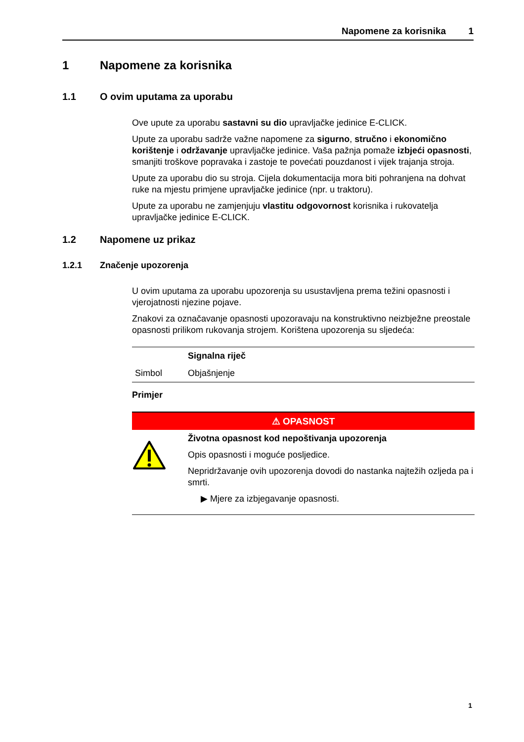Napomene za korisnika 1
1 Napomene za korisnika
1.1 O ovim uputama za uporabu
Ove upute za uporabu sastavni su dio upravljačke jedinice E-CLICK.
Upute za uporabu sadrže važne napomene za sigurno, stručno i ekonomično korištenje i održavanje upravljačke jedinice. Vaša pažnja pomaže izbjeći opasnosti, smanjiti troškove popravaka i zastoje te povećati pouzdanost i vijek trajanja stroja.
Upute za uporabu dio su stroja. Cijela dokumentacija mora biti pohranjena na dohvat ruke na mjestu primjene upravljačke jedinice (npr. u traktoru).
Upute za uporabu ne zamjenjuju vlastitu odgovornost korisnika i rukovatelja upravljačke jedinice E-CLICK.
1.2 Napomene uz prikaz
1.2.1 Značenje upozorenja
U ovim uputama za uporabu upozorenja su usustavljena prema težini opasnosti i vjerojatnosti njezine pojave.
Znakovi za označavanje opasnosti upozoravaju na konstruktivno neizbježne preostale opasnosti prilikom rukovanja strojem. Korištena upozorenja su sljedeća:
| | Signalna riječ |
| Simbol | Objašnjenje |
Primjer
⚠ OPASNOST
Životna opasnost kod nepoštivanja upozorenja
Opis opasnosti i moguće posljedice.
Nepridržavanje ovih upozorenja dovodi do nastanka najtežih ozljeda pa i smrti.
▶ Mjere za izbjegavanje opasnosti.
1